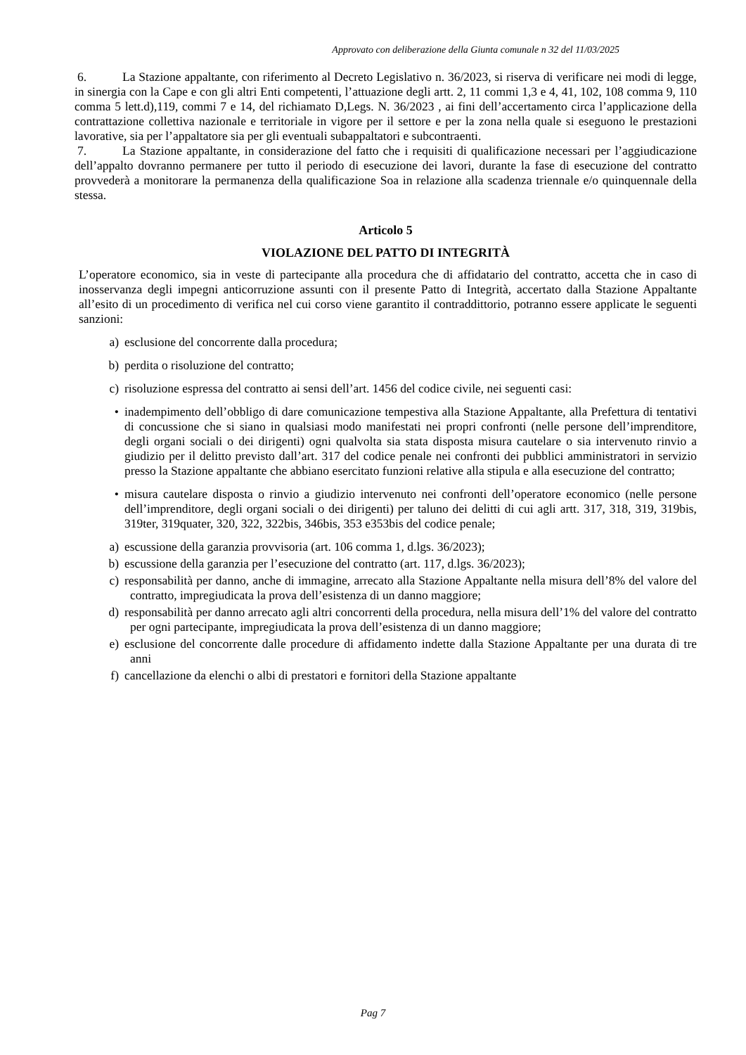Approvato con deliberazione della Giunta comunale n 32 del 11/03/2025
6. La Stazione appaltante, con riferimento al Decreto Legislativo n. 36/2023, si riserva di verificare nei modi di legge, in sinergia con la Cape e con gli altri Enti competenti, l’attuazione degli artt. 2, 11 commi 1,3 e 4, 41, 102, 108 comma 9, 110 comma 5 lett.d),119, commi 7 e 14, del richiamato D,Legs. N. 36/2023 , ai fini dell’accertamento circa l’applicazione della contrattazione collettiva nazionale e territoriale in vigore per il settore e per la zona nella quale si eseguono le prestazioni lavorative, sia per l’appaltatore sia per gli eventuali subappaltatori e subcontraenti.
7. La Stazione appaltante, in considerazione del fatto che i requisiti di qualificazione necessari per l’aggiudicazione dell’appalto dovranno permanere per tutto il periodo di esecuzione dei lavori, durante la fase di esecuzione del contratto provvederà a monitorare la permanenza della qualificazione Soa in relazione alla scadenza triennale e/o quinquennale della stessa.
Articolo 5
VIOLAZIONE DEL PATTO DI INTEGRITÀ
L’operatore economico, sia in veste di partecipante alla procedura che di affidatario del contratto, accetta che in caso di inosservanza degli impegni anticorruzione assunti con il presente Patto di Integrità, accertato dalla Stazione Appaltante all’esito di un procedimento di verifica nel cui corso viene garantito il contraddittorio, potranno essere applicate le seguenti sanzioni:
a) esclusione del concorrente dalla procedura;
b) perdita o risoluzione del contratto;
c) risoluzione espressa del contratto ai sensi dell’art. 1456 del codice civile, nei seguenti casi:
• inadempimento dell’obbligo di dare comunicazione tempestiva alla Stazione Appaltante, alla Prefettura di tentativi di concussione che si siano in qualsiasi modo manifestati nei propri confronti (nelle persone dell’imprenditore, degli organi sociali o dei dirigenti) ogni qualvolta sia stata disposta misura cautelare o sia intervenuto rinvio a giudizio per il delitto previsto dall’art. 317 del codice penale nei confronti dei pubblici amministratori in servizio presso la Stazione appaltante che abbiano esercitato funzioni relative alla stipula e alla esecuzione del contratto;
• misura cautelare disposta o rinvio a giudizio intervenuto nei confronti dell’operatore economico (nelle persone dell’imprenditore, degli organi sociali o dei dirigenti) per taluno dei delitti di cui agli artt. 317, 318, 319, 319bis, 319ter, 319quater, 320, 322, 322bis, 346bis, 353 e353bis del codice penale;
a) escussione della garanzia provvisoria (art. 106 comma 1, d.lgs. 36/2023);
b) escussione della garanzia per l’esecuzione del contratto (art. 117, d.lgs. 36/2023);
c) responsabilità per danno, anche di immagine, arrecato alla Stazione Appaltante nella misura dell’8% del valore del contratto, impregiudicata la prova dell’esistenza di un danno maggiore;
d) responsabilità per danno arrecato agli altri concorrenti della procedura, nella misura dell’1% del valore del contratto per ogni partecipante, impregiudicata la prova dell’esistenza di un danno maggiore;
e) esclusione del concorrente dalle procedure di affidamento indette dalla Stazione Appaltante per una durata di tre anni
f) cancellazione da elenchi o albi di prestatori e fornitori della Stazione appaltante
Pag 7